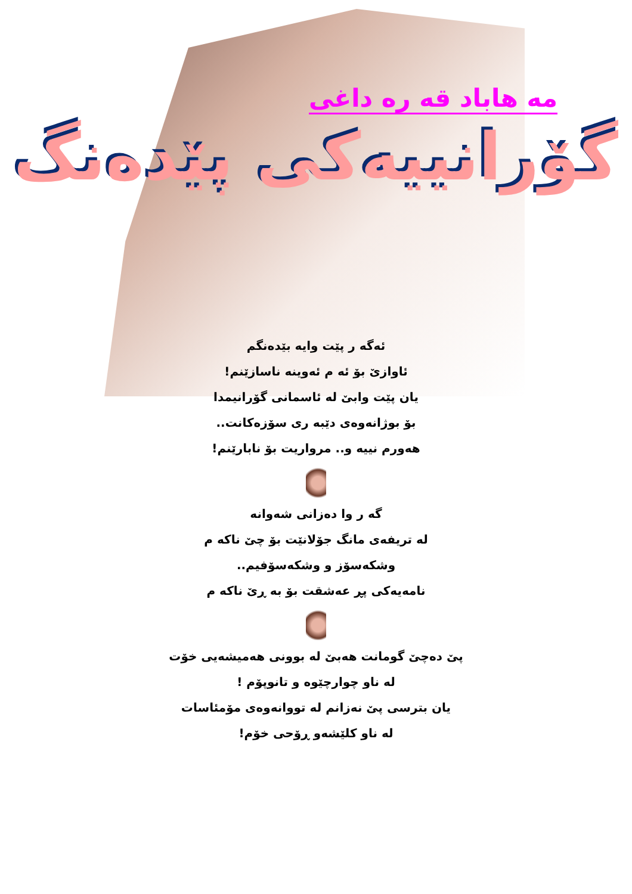مه هاباد قه ره داغی
گۆرانییه‌کی پێده‌نگ
ئه‌گه ر پێت وایه بێده‌نگم
ئاوازێ بۆ ئه م ئه‌وینه ناسازێنم!
یان پێت وابێ له ئاسمانی گۆرانیمدا
بۆ بوژانه‌وه‌ی دێبه ری سۆزه‌کانت..
هه‌ورم نییه و.. مرواریت بۆ نابارێنم!
گه ر وا ده‌زانی شه‌وانه
له تریفه‌ی مانگ جۆلانێت بۆ چێ ناکه م
وشکه‌سۆز و وشکه‌سۆفیم..
نامه‌یه‌کی پڕ عه‌شقت بۆ به ڕێ ناکه م
پێ ده‌چێ گومانت هه‌بێ له بوونی هه‌میشه‌یی خۆت
له ناو چوارچێوه و تانوپۆم !
یان بترسی پێ نه‌زانم له تووانه‌وه‌ی مۆمئاسات
له ناو کلێشه‌و ڕۆحی خۆم!